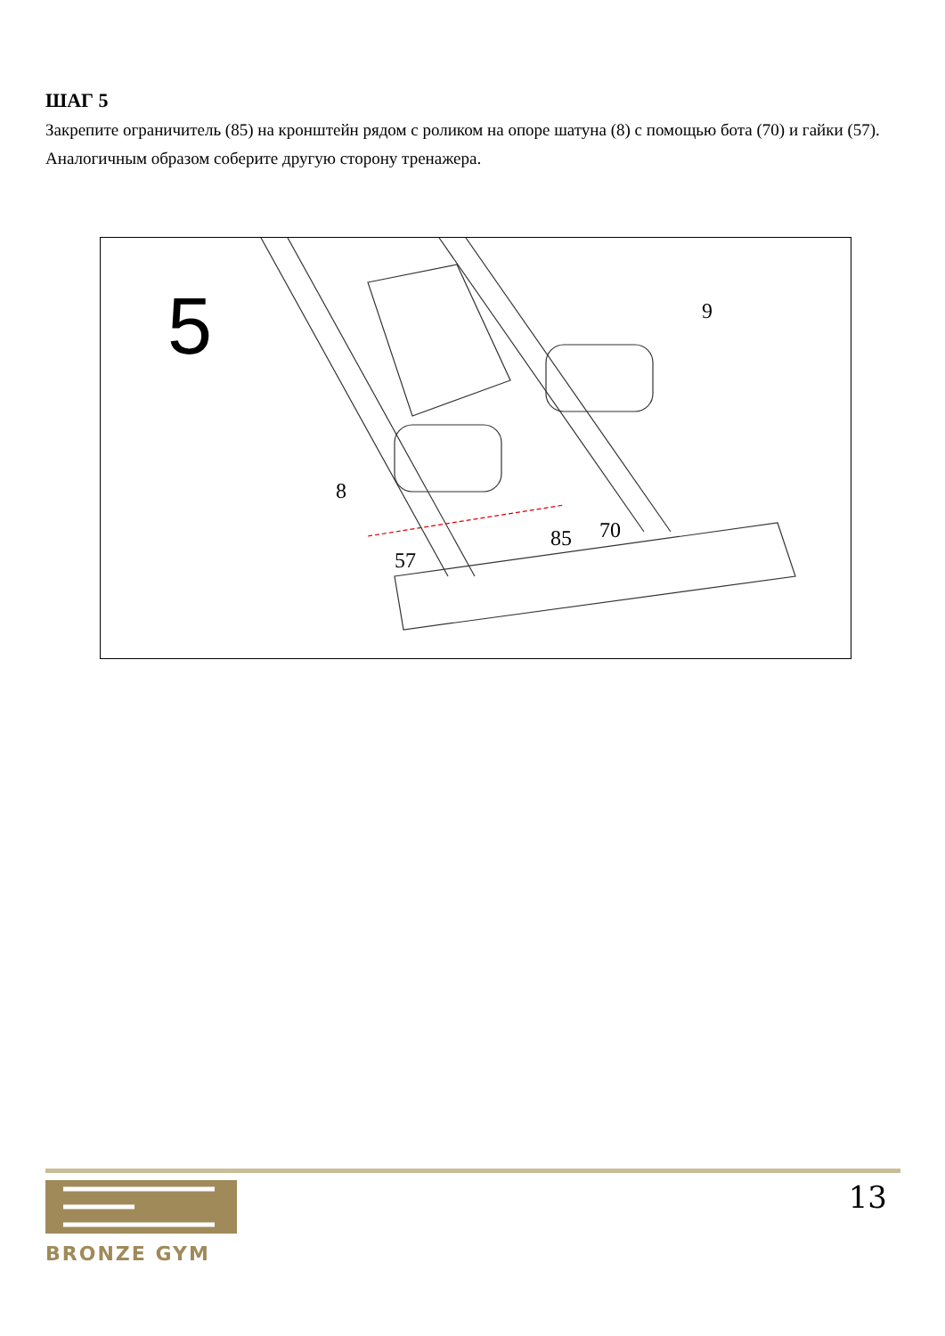ШАГ 5
Закрепите ограничитель (85) на кронштейн рядом с роликом на опоре шатуна (8) с помощью бота (70) и гайки (57).
Аналогичным образом соберите другую сторону тренажера.
5
9
8
85
70
57
13
BRONZE GYM